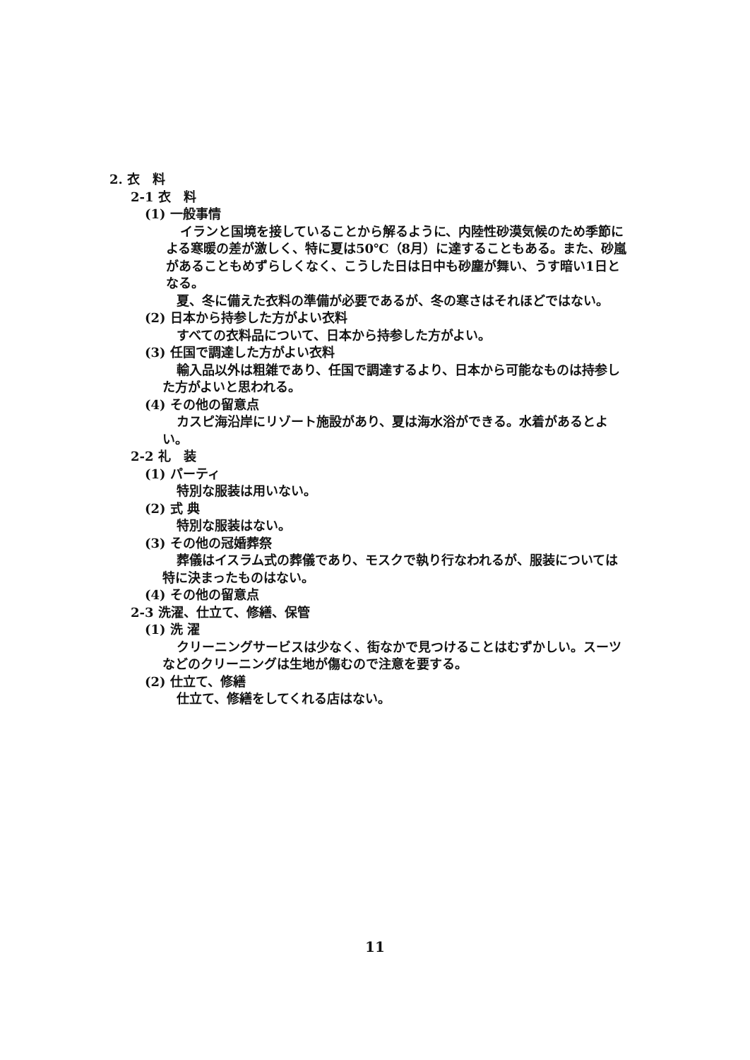2. 衣　料
2-1 衣　料
(1) 一般事情
イランと国境を接していることから解るように、内陸性砂漠気候のため季節による寒暖の差が激しく、特に夏は50℃（8月）に達することもある。また、砂嵐があることもめずらしくなく、こうした日は日中も砂塵が舞い、うす暗い1日となる。
夏、冬に備えた衣料の準備が必要であるが、冬の寒さはそれほどではない。
(2) 日本から持参した方がよい衣料
すべての衣料品について、日本から持参した方がよい。
(3) 任国で調達した方がよい衣料
輸入品以外は粗雑であり、任国で調達するより、日本から可能なものは持参した方がよいと思われる。
(4) その他の留意点
カスピ海沿岸にリゾート施設があり、夏は海水浴ができる。水着があるとよい。
2-2 礼　装
(1) パーティ
特別な服装は用いない。
(2) 式 典
特別な服装はない。
(3) その他の冠婚葬祭
葬儀はイスラム式の葬儀であり、モスクで執り行なわれるが、服装については特に決まったものはない。
(4) その他の留意点
2-3 洗濯、仕立て、修繕、保管
(1) 洗 濯
クリーニングサービスは少なく、街なかで見つけることはむずかしい。スーツなどのクリーニングは生地が傷むので注意を要する。
(2) 仕立て、修繕
仕立て、修繕をしてくれる店はない。
11